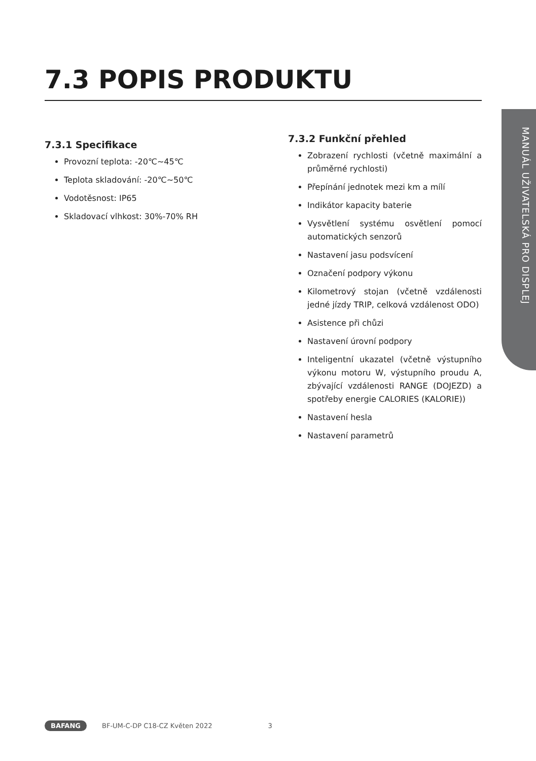7.3 POPIS PRODUKTU
MANUÁL UŽIVATELSKÁ PRO DISPLEJ
7.3.1 Specifikace
Provozní teplota: -20℃~45℃
Teplota skladování: -20℃~50℃
Vodotěsnost: IP65
Skladovací vlhkost: 30%-70% RH
7.3.2 Funkční přehled
Zobrazení rychlosti (včetně maximální a průměrné rychlosti)
Přepínání jednotek mezi km a mílí
Indikátor kapacity baterie
Vysvětlení systému osvětlení pomocí automatických senzorů
Nastavení jasu podsvícení
Označení podpory výkonu
Kilometrový stojan (včetně vzdálenosti jedné jízdy TRIP, celková vzdálenost ODO)
Asistence při chůzi
Nastavení úrovní podpory
Inteligentní ukazatel (včetně výstupního výkonu motoru W, výstupního proudu A, zbývající vzdálenosti RANGE (DOJEZD) a spotřeby energie CALORIES (KALORIE))
Nastavení hesla
Nastavení parametrů
BAFANG BF-UM-C-DP C18-CZ Květen 2022 3